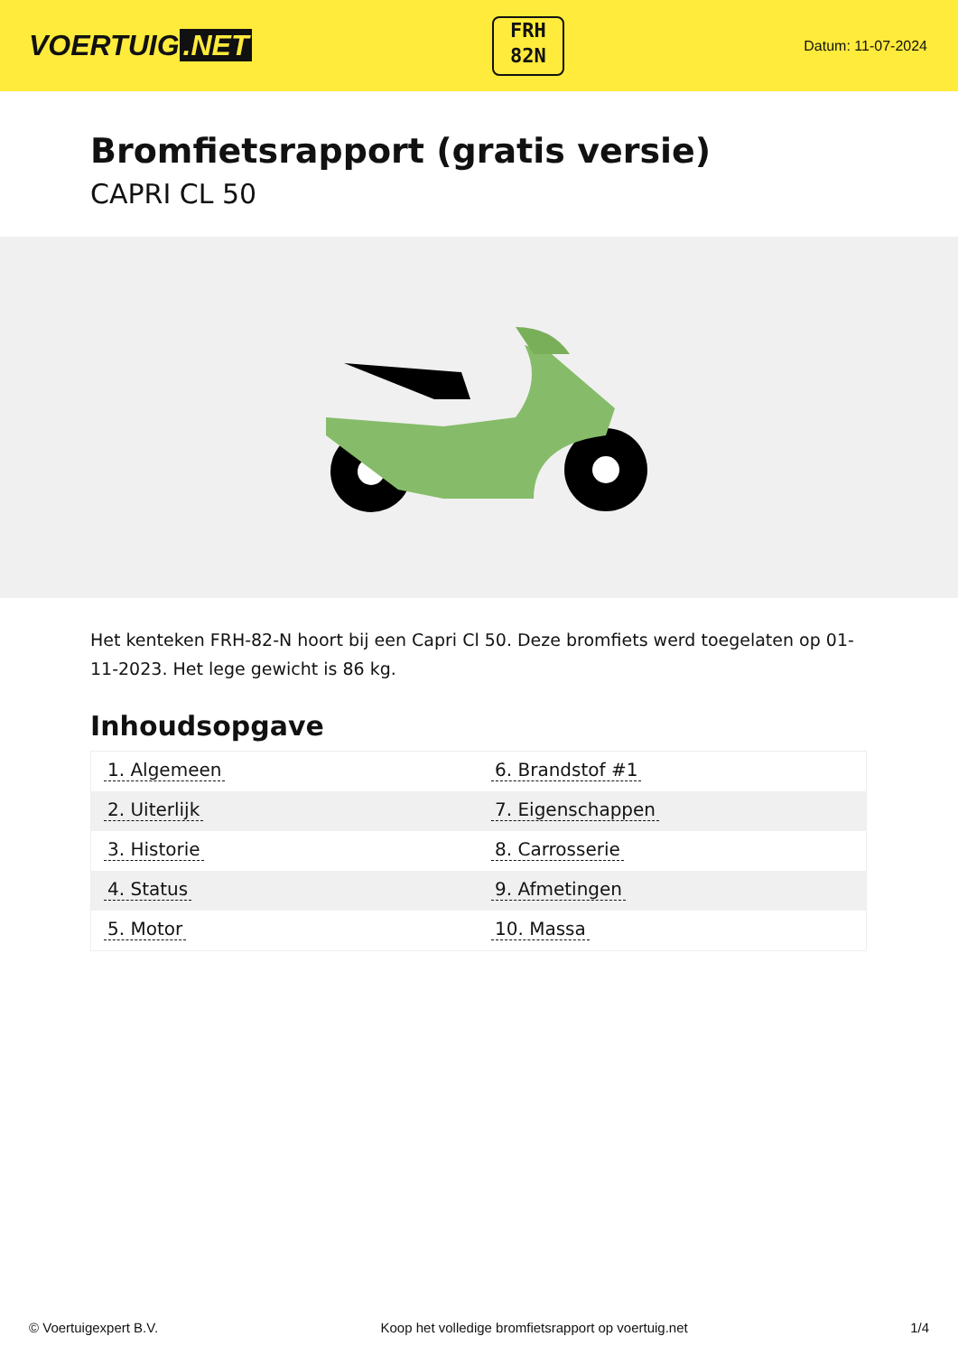VOERTUIG.NET
FRH
82N
Datum: 11-07-2024
Bromfietsrapport (gratis versie)
CAPRI CL 50
Het kenteken FRH-82-N hoort bij een Capri Cl 50. Deze bromfiets werd toegelaten op 01-11-2023. Het lege gewicht is 86 kg.
Inhoudsopgave
| 1. Algemeen | 6. Brandstof #1 |
| 2. Uiterlijk | 7. Eigenschappen |
| 3. Historie | 8. Carrosserie |
| 4. Status | 9. Afmetingen |
| 5. Motor | 10. Massa |
© Voertuigexpert B.V. Koop het volledige bromfietsrapport op voertuig.net 1/4